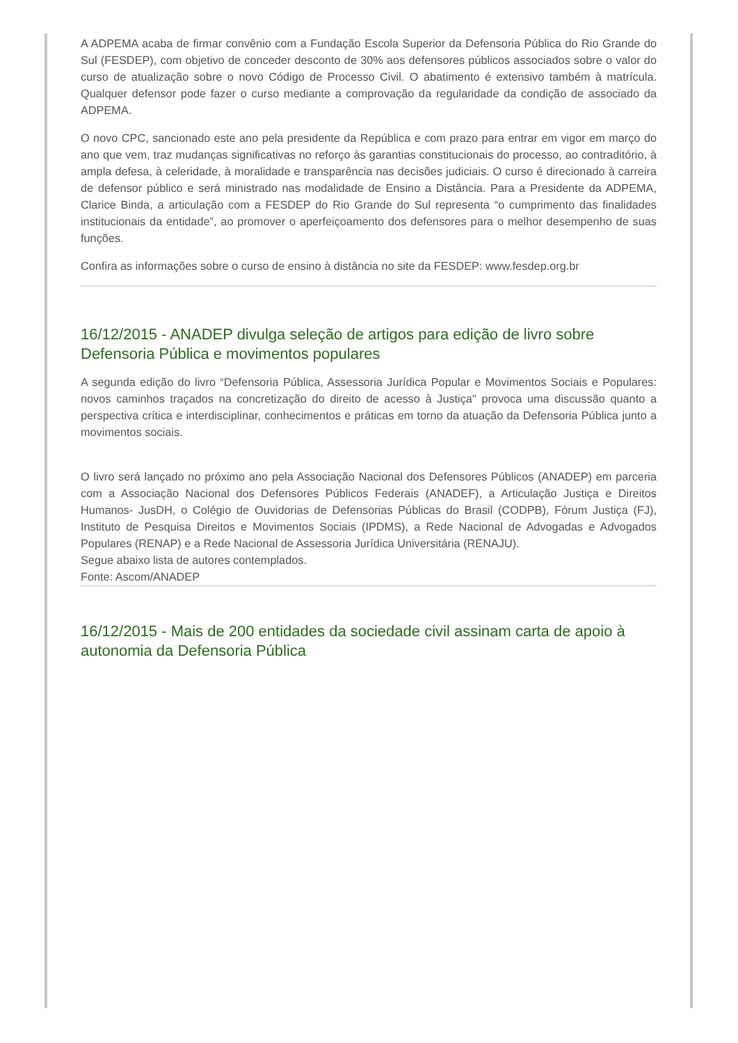A ADPEMA acaba de firmar convênio com a Fundação Escola Superior da Defensoria Pública do Rio Grande do Sul (FESDEP), com objetivo de conceder desconto de 30% aos defensores públicos associados sobre o valor do curso de atualização sobre o novo Código de Processo Civil. O abatimento é extensivo também à matrícula. Qualquer defensor pode fazer o curso mediante a comprovação da regularidade da condição de associado da ADPEMA.
O novo CPC, sancionado este ano pela presidente da República e com prazo para entrar em vigor em março do ano que vem, traz mudanças significativas no reforço às garantias constitucionais do processo, ao contraditório, à ampla defesa, à celeridade, à moralidade e transparência nas decisões judiciais. O curso é direcionado à carreira de defensor público e será ministrado nas modalidade de Ensino a Distância. Para a Presidente da ADPEMA, Clarice Binda, a articulação com a FESDEP do Rio Grande do Sul representa “o cumprimento das finalidades institucionais da entidade”, ao promover o aperfeiçoamento dos defensores para o melhor desempenho de suas funções.
Confira as informações sobre o curso de ensino à distância no site da FESDEP: www.fesdep.org.br
16/12/2015 - ANADEP divulga seleção de artigos para edição de livro sobre Defensoria Pública e movimentos populares
A segunda edição do livro “Defensoria Pública, Assessoria Jurídica Popular e Movimentos Sociais e Populares: novos caminhos traçados na concretização do direito de acesso à Justiça" provoca uma discussão quanto a perspectiva crítica e interdisciplinar, conhecimentos e práticas em torno da atuação da Defensoria Pública junto a movimentos sociais.
O livro será lançado no próximo ano pela Associação Nacional dos Defensores Públicos (ANADEP) em parceria com a Associação Nacional dos Defensores Públicos Federais (ANADEF), a Articulação Justiça e Direitos Humanos- JusDH, o Colégio de Ouvidorias de Defensorias Públicas do Brasil (CODPB), Fórum Justiça (FJ), Instituto de Pesquisa Direitos e Movimentos Sociais (IPDMS), a Rede Nacional de Advogadas e Advogados Populares (RENAP) e a Rede Nacional de Assessoria Jurídica Universitária (RENAJU).
Segue abaixo lista de autores contemplados.
Fonte: Ascom/ANADEP
16/12/2015 - Mais de 200 entidades da sociedade civil assinam carta de apoio à autonomia da Defensoria Pública